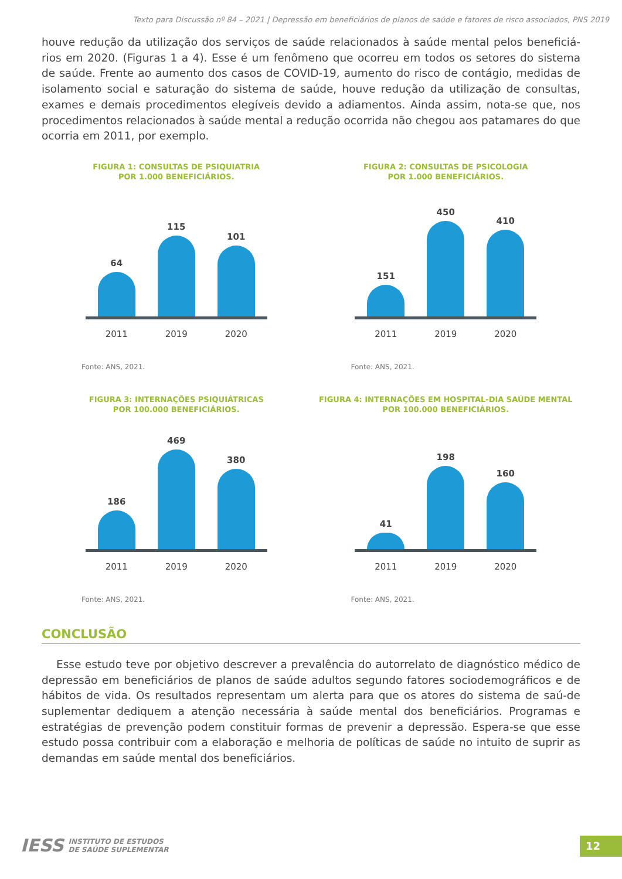Texto para Discussão nº 84 – 2021 | Depressão em beneficiários de planos de saúde e fatores de risco associados, PNS 2019
houve redução da utilização dos serviços de saúde relacionados à saúde mental pelos beneficiá-rios em 2020. (Figuras 1 a 4). Esse é um fenômeno que ocorreu em todos os setores do sistema de saúde. Frente ao aumento dos casos de COVID-19, aumento do risco de contágio, medidas de isolamento social e saturação do sistema de saúde, houve redução da utilização de consultas, exames e demais procedimentos elegíveis devido a adiamentos. Ainda assim, nota-se que, nos procedimentos relacionados à saúde mental a redução ocorrida não chegou aos patamares do que ocorria em 2011, por exemplo.
FIGURA 1: CONSULTAS DE PSIQUIATRIA
POR 1.000 BENEFICIÁRIOS.
64
115
101
2011 2019 2020
Fonte: ANS, 2021.
FIGURA 2: CONSULTAS DE PSICOLOGIA
POR 1.000 BENEFICIÁRIOS.
151
450
410
2011 2019 2020
Fonte: ANS, 2021.
FIGURA 3: INTERNAÇÕES PSIQUIÁTRICAS
POR 100.000 BENEFICIÁRIOS.
186
469
380
2011 2019 2020
Fonte: ANS, 2021.
FIGURA 4: INTERNAÇÕES EM HOSPITAL-DIA SAÚDE MENTAL
POR 100.000 BENEFICIÁRIOS.
41
198
160
2011 2019 2020
Fonte: ANS, 2021.
CONCLUSÃO
Esse estudo teve por objetivo descrever a prevalência do autorrelato de diagnóstico médico de depressão em beneficiários de planos de saúde adultos segundo fatores sociodemográficos e de hábitos de vida. Os resultados representam um alerta para que os atores do sistema de saú-de suplementar dediquem a atenção necessária à saúde mental dos beneficiários. Programas e estratégias de prevenção podem constituir formas de prevenir a depressão. Espera-se que esse estudo possa contribuir com a elaboração e melhoria de políticas de saúde no intuito de suprir as demandas em saúde mental dos beneficiários.
IESS INSTITUTO DE ESTUDOS
DE SAÚDE SUPLEMENTAR
12